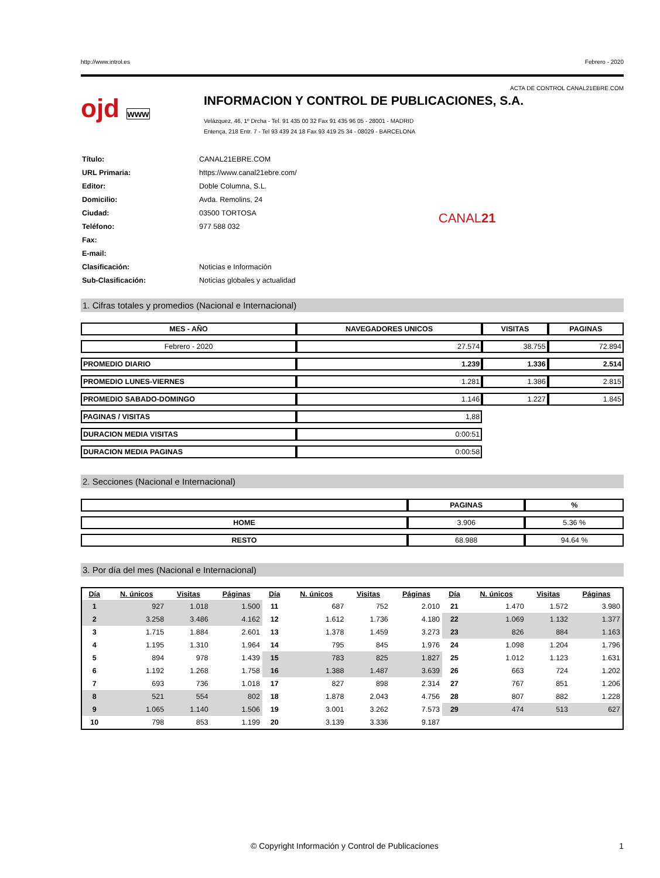http://www.introl.es Febrero - 2020
ACTA DE CONTROL CANAL21EBRE.COM
ojd www
INFORMACION Y CONTROL DE PUBLICACIONES, S.A.
Velázquez, 46, 1º Drcha - Tel. 91 435 00 32 Fax 91 435 96 05 - 28001 - MADRID
Entença, 218 Entr. 7 - Tel 93 439 24 18 Fax 93 419 25 34 - 08029 - BARCELONA
| Título: | CANAL21EBRE.COM |
| URL Primaria: | https://www.canal21ebre.com/ |
| Editor: | Doble Columna, S.L. |
| Domicilio: | Avda. Remolins, 24 |
| Ciudad: | 03500 TORTOSA |
| Teléfono: | 977 588 032 |
| Fax: | |
| E-mail: | |
| Clasificación: | Noticias e Información |
| Sub-Clasificación: | Noticias globales y actualidad |
CANAL21
1. Cifras totales y promedios (Nacional e Internacional)
| MES - AÑO | NAVEGADORES UNICOS | VISITAS | PAGINAS |
| --- | --- | --- | --- |
| Febrero - 2020 | 27.574 | 38.755 | 72.894 |
| PROMEDIO DIARIO | 1.239 | 1.336 | 2.514 |
| PROMEDIO LUNES-VIERNES | 1.281 | 1.386 | 2.815 |
| PROMEDIO SABADO-DOMINGO | 1.146 | 1.227 | 1.845 |
| PAGINAS / VISITAS | 1,88 | | |
| DURACION MEDIA VISITAS | 0:00:51 | | |
| DURACION MEDIA PAGINAS | 0:00:58 | | |
2. Secciones (Nacional e Internacional)
| | PAGINAS | % |
| --- | --- | --- |
| HOME | 3.906 | 5.36 % |
| RESTO | 68.988 | 94.64 % |
3. Por día del mes (Nacional e Internacional)
| Día | N. únicos | Visitas | Páginas | Día | N. únicos | Visitas | Páginas | Día | N. únicos | Visitas | Páginas |
| --- | --- | --- | --- | --- | --- | --- | --- | --- | --- | --- | --- |
| 1 | 927 | 1.018 | 1.500 | 11 | 687 | 752 | 2.010 | 21 | 1.470 | 1.572 | 3.980 |
| 2 | 3.258 | 3.486 | 4.162 | 12 | 1.612 | 1.736 | 4.180 | 22 | 1.069 | 1.132 | 1.377 |
| 3 | 1.715 | 1.884 | 2.601 | 13 | 1.378 | 1.459 | 3.273 | 23 | 826 | 884 | 1.163 |
| 4 | 1.195 | 1.310 | 1.964 | 14 | 795 | 845 | 1.976 | 24 | 1.098 | 1.204 | 1.796 |
| 5 | 894 | 978 | 1.439 | 15 | 783 | 825 | 1.827 | 25 | 1.012 | 1.123 | 1.631 |
| 6 | 1.192 | 1.268 | 1.758 | 16 | 1.388 | 1.487 | 3.639 | 26 | 663 | 724 | 1.202 |
| 7 | 693 | 736 | 1.018 | 17 | 827 | 898 | 2.314 | 27 | 767 | 851 | 1.206 |
| 8 | 521 | 554 | 802 | 18 | 1.878 | 2.043 | 4.756 | 28 | 807 | 882 | 1.228 |
| 9 | 1.065 | 1.140 | 1.506 | 19 | 3.001 | 3.262 | 7.573 | 29 | 474 | 513 | 627 |
| 10 | 798 | 853 | 1.199 | 20 | 3.139 | 3.336 | 9.187 | | | | |
© Copyright Información y Control de Publicaciones 1